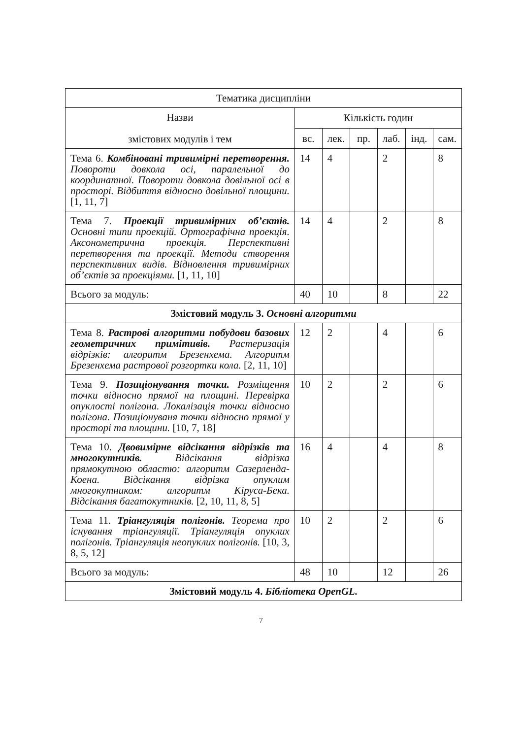| Тематика дисципліни | | | | | | |
| --- | --- | --- | --- | --- | --- | --- |
| Назви змістових модулів і тем | Кількість годин | | | | | |
| | вс. | лек. | пр. | лаб. | інд. | сам. |
| Тема 6. Комбіновані тривимірні перетворення. Повороти довкола осі, паралельної до координатної. Повороти довкола довільної осі в просторі. Відбиття відносно довільної площини. [1, 11, 7] | 14 | 4 | | 2 | | 8 |
| Тема 7. Проекції тривимірних об’єктів. Основні типи проекцій. Ортографічна проекція. Аксонометрична проекція. Перспективні перетворення та проекції. Методи створення перспективних видів. Відновлення тривимірних об’єктів за проекціями. [1, 11, 10] | 14 | 4 | | 2 | | 8 |
| Всього за модуль: | 40 | 10 | | 8 | | 22 |
| Змістовий модуль 3. Основні алгоритми | | | | | | |
| Тема 8. Растрові алгоритми побудови базових геометричних примітивів. Растеризація відрізків: алгоритм Брезенхема. Алгоритм Брезенхема растрової розгортки кола. [2, 11, 10] | 12 | 2 | | 4 | | 6 |
| Тема 9. Позиціонування точки. Розміщення точки відносно прямої на площині. Перевірка опуклості полігона. Локалізація точки відносно полігона. Позиціонуваня точки відносно прямої у просторі та площини. [10, 7, 18] | 10 | 2 | | 2 | | 6 |
| Тема 10. Двовимірне відсікання відрізків та многокутників. Відсікання відрізка прямокутною областю: алгоритм Сазерленда-Коена. Відсікання відрізка опуклим многокутником: алгоритм Кіруса-Бека. Відсікання багатокутників. [2, 10, 11, 8, 5] | 16 | 4 | | 4 | | 8 |
| Тема 11. Тріангуляція полігонів. Теорема про існування тріангуляції. Тріангуляція опуклих полігонів. Тріангуляція неопуклих полігонів. [10, 3, 8, 5, 12] | 10 | 2 | | 2 | | 6 |
| Всього за модуль: | 48 | 10 | | 12 | | 26 |
| Змістовий модуль 4. Бібліотека OpenGL. | | | | | | |
7